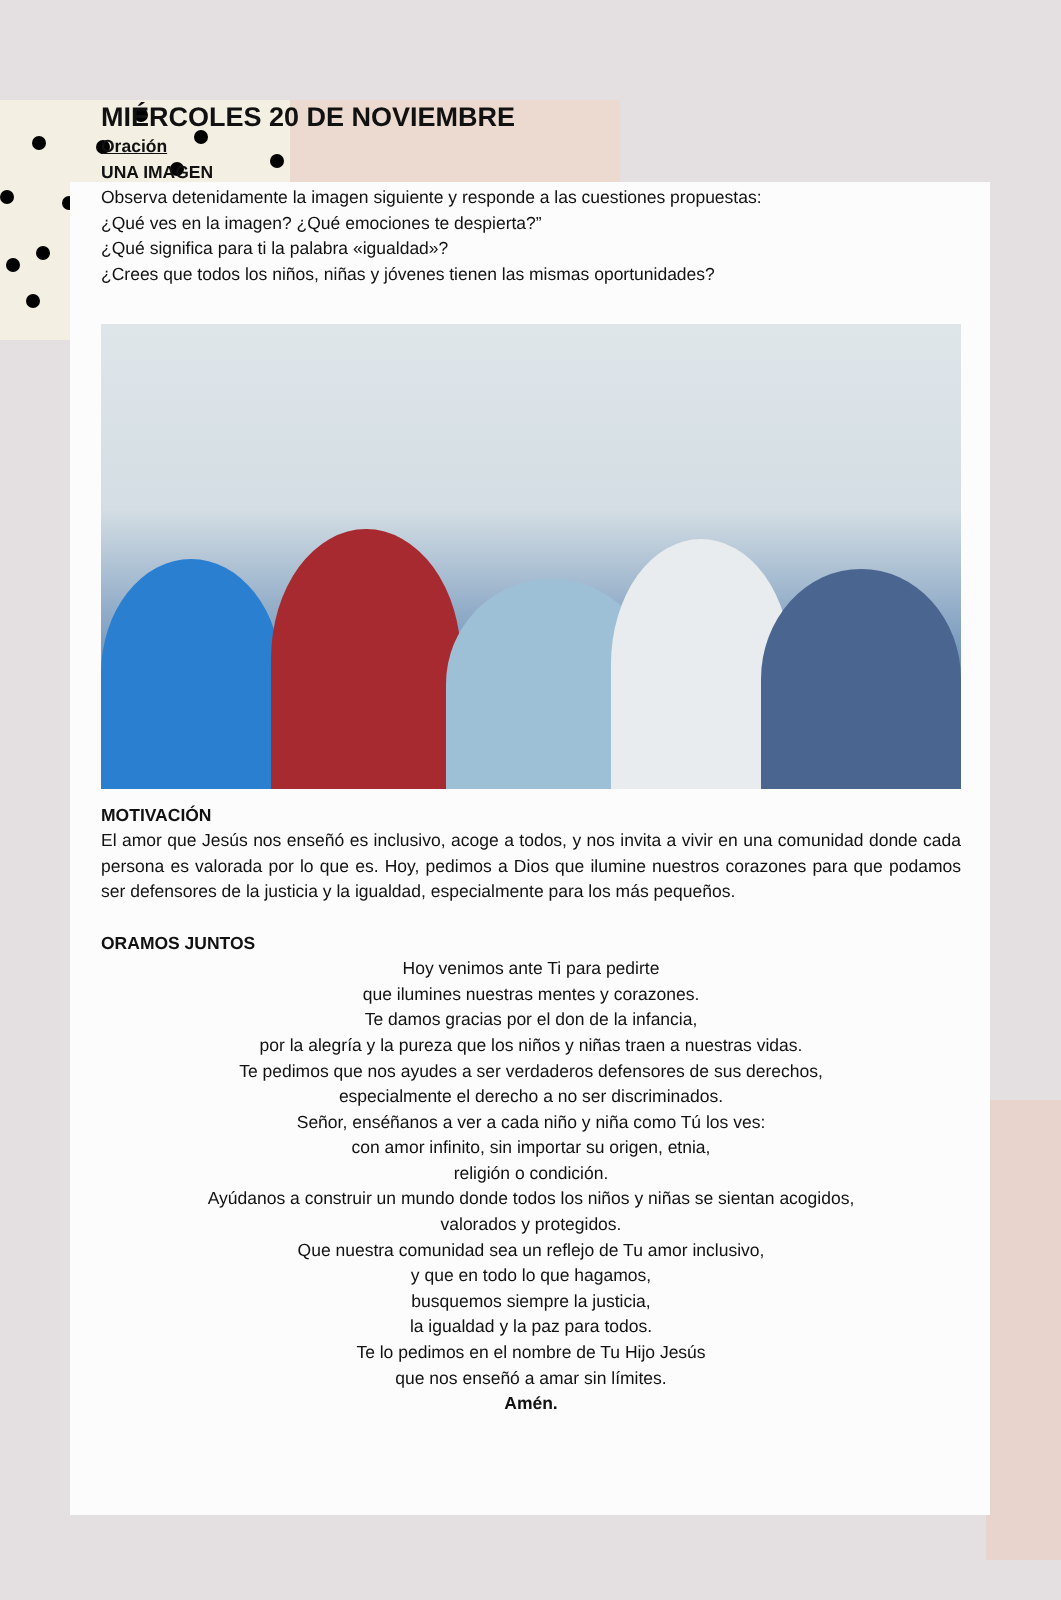MIÉRCOLES 20 DE NOVIEMBRE
Oración
UNA IMAGEN
Observa detenidamente la imagen siguiente y responde a las cuestiones propuestas:
¿Qué ves en la imagen? ¿Qué emociones te despierta?”
¿Qué significa para ti la palabra «igualdad»?
¿Crees que todos los niños, niñas y jóvenes tienen las mismas oportunidades?
MOTIVACIÓN
El amor que Jesús nos enseñó es inclusivo, acoge a todos, y nos invita a vivir en una comunidad donde cada persona es valorada por lo que es. Hoy, pedimos a Dios que ilumine nuestros corazones para que podamos ser defensores de la justicia y la igualdad, especialmente para los más pequeños.
ORAMOS JUNTOS
Hoy venimos ante Ti para pedirte
que ilumines nuestras mentes y corazones.
Te damos gracias por el don de la infancia,
por la alegría y la pureza que los niños y niñas traen a nuestras vidas.
Te pedimos que nos ayudes a ser verdaderos defensores de sus derechos,
especialmente el derecho a no ser discriminados.
Señor, enséñanos a ver a cada niño y niña como Tú los ves:
con amor infinito, sin importar su origen, etnia,
religión o condición.
Ayúdanos a construir un mundo donde todos los niños y niñas se sientan acogidos,
valorados y protegidos.
Que nuestra comunidad sea un reflejo de Tu amor inclusivo,
y que en todo lo que hagamos,
busquemos siempre la justicia,
la igualdad y la paz para todos.
Te lo pedimos en el nombre de Tu Hijo Jesús
que nos enseñó a amar sin límites.
Amén.